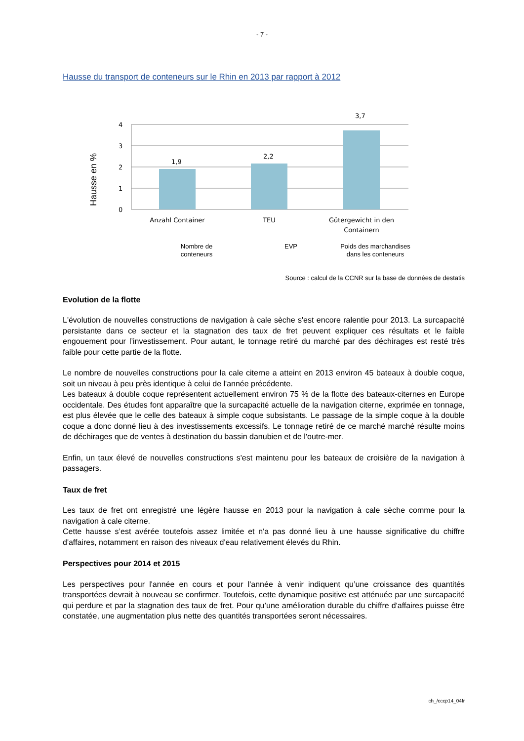- 7 -
Hausse du transport de conteneurs sur le Rhin en 2013 par rapport à 2012
Hausse en %
4
3
2
1
0
1,9
2,2
3,7
Anzahl Container
TEU
Gütergewicht in den
Containern
Nombre de
conteneurs
EVP
Poids des marchandises
dans les conteneurs
Source : calcul de la CCNR sur la base de données de destatis
Evolution de la flotte
L'évolution de nouvelles constructions de navigation à cale sèche s'est encore ralentie pour 2013. La surcapacité persistante dans ce secteur et la stagnation des taux de fret peuvent expliquer ces résultats et le faible engouement pour l’investissement. Pour autant, le tonnage retiré du marché par des déchirages est resté très faible pour cette partie de la flotte.
Le nombre de nouvelles constructions pour la cale citerne a atteint en 2013 environ 45 bateaux à double coque, soit un niveau à peu près identique à celui de l'année précédente.
Les bateaux à double coque représentent actuellement environ 75 % de la flotte des bateaux-citernes en Europe occidentale. Des études font apparaître que la surcapacité actuelle de la navigation citerne, exprimée en tonnage, est plus élevée que le celle des bateaux à simple coque subsistants. Le passage de la simple coque à la double coque a donc donné lieu à des investissements excessifs. Le tonnage retiré de ce marché marché résulte moins de déchirages que de ventes à destination du bassin danubien et de l'outre-mer.
Enfin, un taux élevé de nouvelles constructions s'est maintenu pour les bateaux de croisière de la navigation à passagers.
Taux de fret
Les taux de fret ont enregistré une légère hausse en 2013 pour la navigation à cale sèche comme pour la navigation à cale citerne.
Cette hausse s’est avérée toutefois assez limitée et n'a pas donné lieu à une hausse significative du chiffre d'affaires, notamment en raison des niveaux d'eau relativement élevés du Rhin.
Perspectives pour 2014 et 2015
Les perspectives pour l'année en cours et pour l'année à venir indiquent qu’une croissance des quantités transportées devrait à nouveau se confirmer. Toutefois, cette dynamique positive est atténuée par une surcapacité qui perdure et par la stagnation des taux de fret. Pour qu’une amélioration durable du chiffre d'affaires puisse être constatée, une augmentation plus nette des quantités transportées seront nécessaires.
ch_/cccp14_04fr